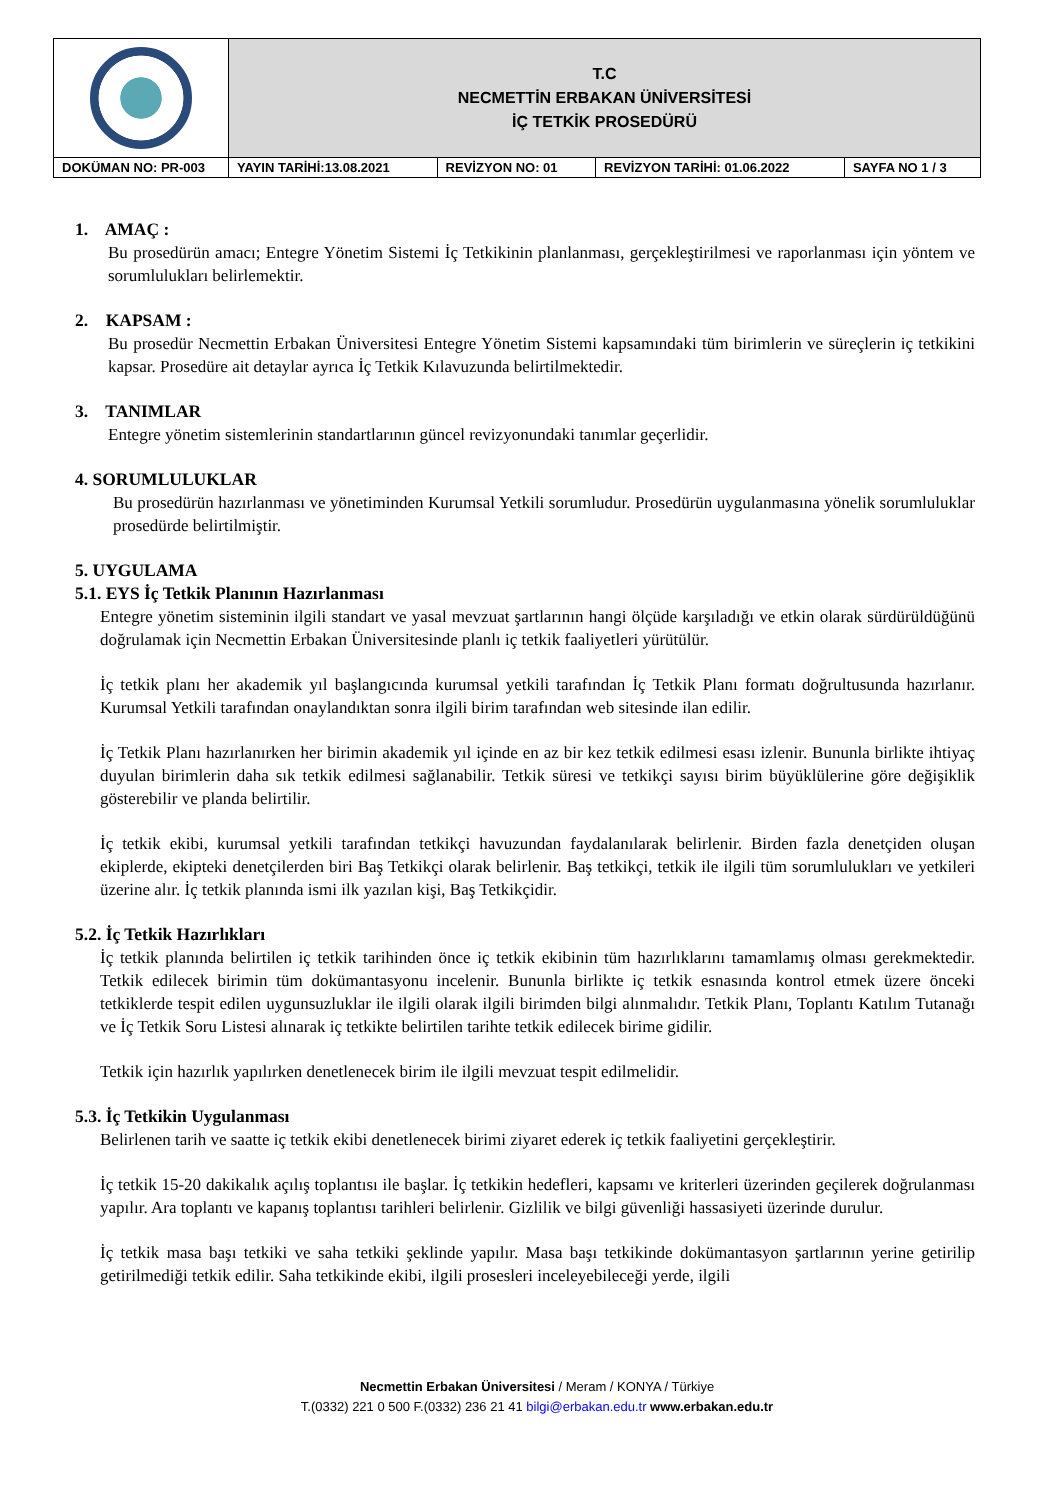| | T.C NECMETTİN ERBAKAN ÜNİVERSİTESİ İÇ TETKİK PROSEDÜRÜ | | | |
| DOKÜMAN NO: PR-003 | YAYIN TARİHİ:13.08.2021 | REVİZYON NO: 01 | REVİZYON TARİHİ: 01.06.2022 | SAYFA NO 1 / 3 |
1. AMAÇ :
Bu prosedürün amacı; Entegre Yönetim Sistemi İç Tetkikinin planlanması, gerçekleştirilmesi ve raporlanması için yöntem ve sorumlulukları belirlemektir.
2. KAPSAM :
Bu prosedür Necmettin Erbakan Üniversitesi Entegre Yönetim Sistemi kapsamındaki tüm birimlerin ve süreçlerin iç tetkikini kapsar. Prosedüre ait detaylar ayrıca İç Tetkik Kılavuzunda belirtilmektedir.
3. TANIMLAR
Entegre yönetim sistemlerinin standartlarının güncel revizyonundaki tanımlar geçerlidir.
4. SORUMLULUKLAR
Bu prosedürün hazırlanması ve yönetiminden Kurumsal Yetkili sorumludur. Prosedürün uygulanmasına yönelik sorumluluklar prosedürde belirtilmiştir.
5. UYGULAMA
5.1. EYS İç Tetkik Planının Hazırlanması
Entegre yönetim sisteminin ilgili standart ve yasal mevzuat şartlarının hangi ölçüde karşıladığı ve etkin olarak sürdürüldüğünü doğrulamak için Necmettin Erbakan Üniversitesinde planlı iç tetkik faaliyetleri yürütülür.
İç tetkik planı her akademik yıl başlangıcında kurumsal yetkili tarafından İç Tetkik Planı formatı doğrultusunda hazırlanır. Kurumsal Yetkili tarafından onaylandıktan sonra ilgili birim tarafından web sitesinde ilan edilir.
İç Tetkik Planı hazırlanırken her birimin akademik yıl içinde en az bir kez tetkik edilmesi esası izlenir. Bununla birlikte ihtiyaç duyulan birimlerin daha sık tetkik edilmesi sağlanabilir. Tetkik süresi ve tetkikçi sayısı birim büyüklülerine göre değişiklik gösterebilir ve planda belirtilir.
İç tetkik ekibi, kurumsal yetkili tarafından tetkikçi havuzundan faydalanılarak belirlenir. Birden fazla denetçiden oluşan ekiplerde, ekipteki denetçilerden biri Baş Tetkikçi olarak belirlenir. Baş tetkikçi, tetkik ile ilgili tüm sorumlulukları ve yetkileri üzerine alır. İç tetkik planında ismi ilk yazılan kişi, Baş Tetkikçidir.
5.2. İç Tetkik Hazırlıkları
İç tetkik planında belirtilen iç tetkik tarihinden önce iç tetkik ekibinin tüm hazırlıklarını tamamlamış olması gerekmektedir. Tetkik edilecek birimin tüm dokümantasyonu incelenir. Bununla birlikte iç tetkik esnasında kontrol etmek üzere önceki tetkiklerde tespit edilen uygunsuzluklar ile ilgili olarak ilgili birimden bilgi alınmalıdır. Tetkik Planı, Toplantı Katılım Tutanağı ve İç Tetkik Soru Listesi alınarak iç tetkikte belirtilen tarihte tetkik edilecek birime gidilir.
Tetkik için hazırlık yapılırken denetlenecek birim ile ilgili mevzuat tespit edilmelidir.
5.3. İç Tetkikin Uygulanması
Belirlenen tarih ve saatte iç tetkik ekibi denetlenecek birimi ziyaret ederek iç tetkik faaliyetini gerçekleştirir.
İç tetkik 15-20 dakikalık açılış toplantısı ile başlar. İç tetkikin hedefleri, kapsamı ve kriterleri üzerinden geçilerek doğrulanması yapılır. Ara toplantı ve kapanış toplantısı tarihleri belirlenir. Gizlilik ve bilgi güvenliği hassasiyeti üzerinde durulur.
İç tetkik masa başı tetkiki ve saha tetkiki şeklinde yapılır. Masa başı tetkikinde dokümantasyon şartlarının yerine getirilip getirilmediği tetkik edilir. Saha tetkikinde ekibi, ilgili prosesleri inceleyebileceği yerde, ilgili
Necmettin Erbakan Üniversitesi / Meram / KONYA / Türkiye
T.(0332) 221 0 500 F.(0332) 236 21 41 bilgi@erbakan.edu.tr www.erbakan.edu.tr